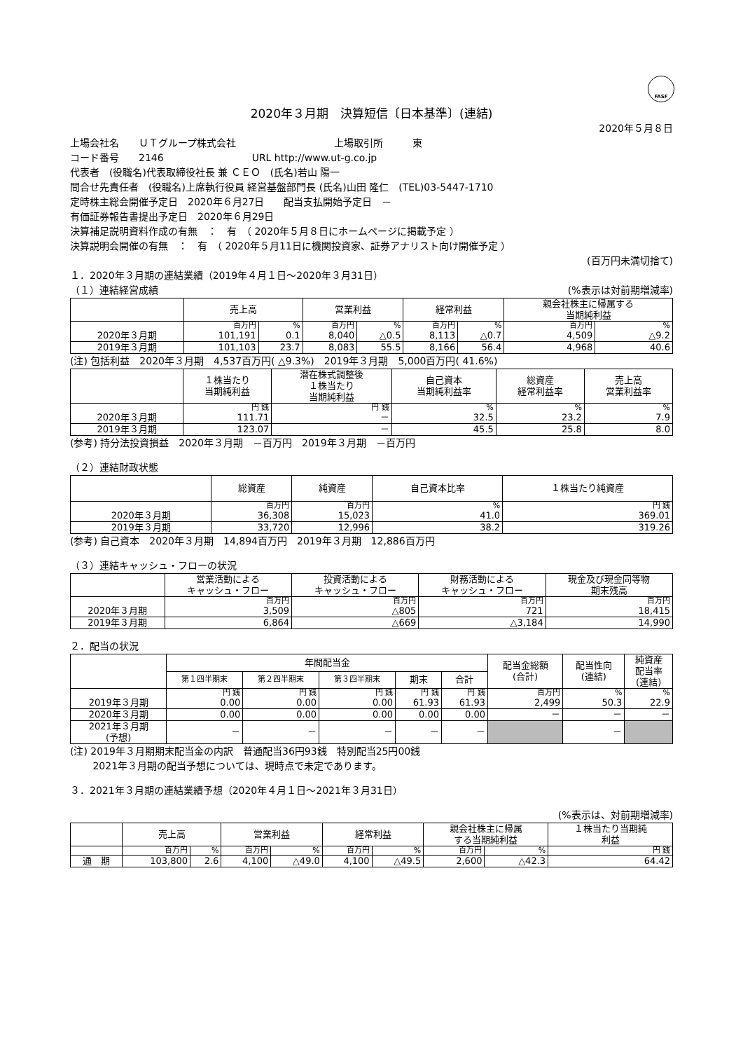FASF
2020年３月期　決算短信〔日本基準〕(連結)
2020年５月８日
上場会社名　　ＵＴグループ株式会社　　　　　　　　　　上場取引所　　　東
コード番号　　2146　　　　　　　　　URL http://www.ut-g.co.jp
代表者　(役職名)代表取締役社長 兼 ＣＥＯ　(氏名)若山 陽一
問合せ先責任者　(役職名)上席執行役員 経営基盤部門長 (氏名)山田 隆仁　(TEL)03-5447-1710
定時株主総会開催予定日　2020年６月27日　　配当支払開始予定日　－
有価証券報告書提出予定日　2020年６月29日
決算補足説明資料作成の有無　：　有　（ 2020年５月８日にホームページに掲載予定 ）
決算説明会開催の有無　：　有　（ 2020年５月11日に機関投資家、証券アナリスト向け開催予定 ）
(百万円未満切捨て)
１．2020年３月期の連結業績（2019年４月１日～2020年３月31日）
（１）連結経営成績 (%表示は対前期増減率)
| | 売上高 | | 営業利益 | | 経常利益 | | 親会社株主に帰属する 当期純利益 | |
| --- | --- | --- | --- | --- | --- | --- | --- | --- |
| | 百万円 | % | 百万円 | % | 百万円 | % | 百万円 | % |
| 2020年３月期 | 101,191 | 0.1 | 8,040 | △0.5 | 8,113 | △0.7 | 4,509 | △9.2 |
| 2019年３月期 | 101,103 | 23.7 | 8,083 | 55.5 | 8,166 | 56.4 | 4,968 | 40.6 |
(注) 包括利益　2020年３月期　4,537百万円( △9.3%)　2019年３月期　5,000百万円( 41.6%)
| | １株当たり 当期純利益 | 潜在株式調整後 １株当たり 当期純利益 | 自己資本 当期純利益率 | 総資産 経常利益率 | 売上高 営業利益率 |
| --- | --- | --- | --- | --- | --- |
| | 円 銭 | 円 銭 | % | % | % |
| 2020年３月期 | 111.71 | － | 32.5 | 23.2 | 7.9 |
| 2019年３月期 | 123.07 | － | 45.5 | 25.8 | 8.0 |
(参考) 持分法投資損益　2020年３月期　－百万円　2019年３月期　－百万円
（２）連結財政状態
| | 総資産 | 純資産 | 自己資本比率 | １株当たり純資産 |
| --- | --- | --- | --- | --- |
| | 百万円 | 百万円 | % | 円 銭 |
| 2020年３月期 | 36,308 | 15,023 | 41.0 | 369.01 |
| 2019年３月期 | 33,720 | 12,996 | 38.2 | 319.26 |
(参考) 自己資本　2020年３月期　14,894百万円　2019年３月期　12,886百万円
（３）連結キャッシュ・フローの状況
| | 営業活動による キャッシュ・フロー | 投資活動による キャッシュ・フロー | 財務活動による キャッシュ・フロー | 現金及び現金同等物 期末残高 |
| --- | --- | --- | --- | --- |
| | 百万円 | 百万円 | 百万円 | 百万円 |
| 2020年３月期 | 3,509 | △805 | 721 | 18,415 |
| 2019年３月期 | 6,864 | △669 | △3,184 | 14,990 |
２．配当の状況
| | 年間配当金 | | | | | 配当金総額 (合計) | 配当性向 (連結) | 純資産 配当率 (連結) |
| --- | --- | --- | --- | --- | --- | --- | --- | --- |
| | 第１四半期末 | 第２四半期末 | 第３四半期末 | 期末 | 合計 | | | |
| | 円 銭 | 円 銭 | 円 銭 | 円 銭 | 円 銭 | 百万円 | % | % |
| 2019年３月期 | 0.00 | 0.00 | 0.00 | 61.93 | 61.93 | 2,499 | 50.3 | 22.9 |
| 2020年３月期 | 0.00 | 0.00 | 0.00 | 0.00 | 0.00 | － | － | － |
| 2021年３月期 (予想) | － | － | － | － | － | | － | |
(注) 2019年３月期期末配当金の内訳　普通配当36円93銭　特別配当25円00銭
　　 2021年３月期の配当予想については、現時点で未定であります。
３．2021年３月期の連結業績予想（2020年４月１日～2021年３月31日）
(%表示は、対前期増減率)
| | 売上高 | | 営業利益 | | 経常利益 | | 親会社株主に帰属 する当期純利益 | | １株当たり当期純 利益 |
| --- | --- | --- | --- | --- | --- | --- | --- | --- | --- |
| | 百万円 | % | 百万円 | % | 百万円 | % | 百万円 | % | 円 銭 |
| 通 期 | 103,800 | 2.6 | 4,100 | △49.0 | 4,100 | △49.5 | 2,600 | △42.3 | 64.42 |